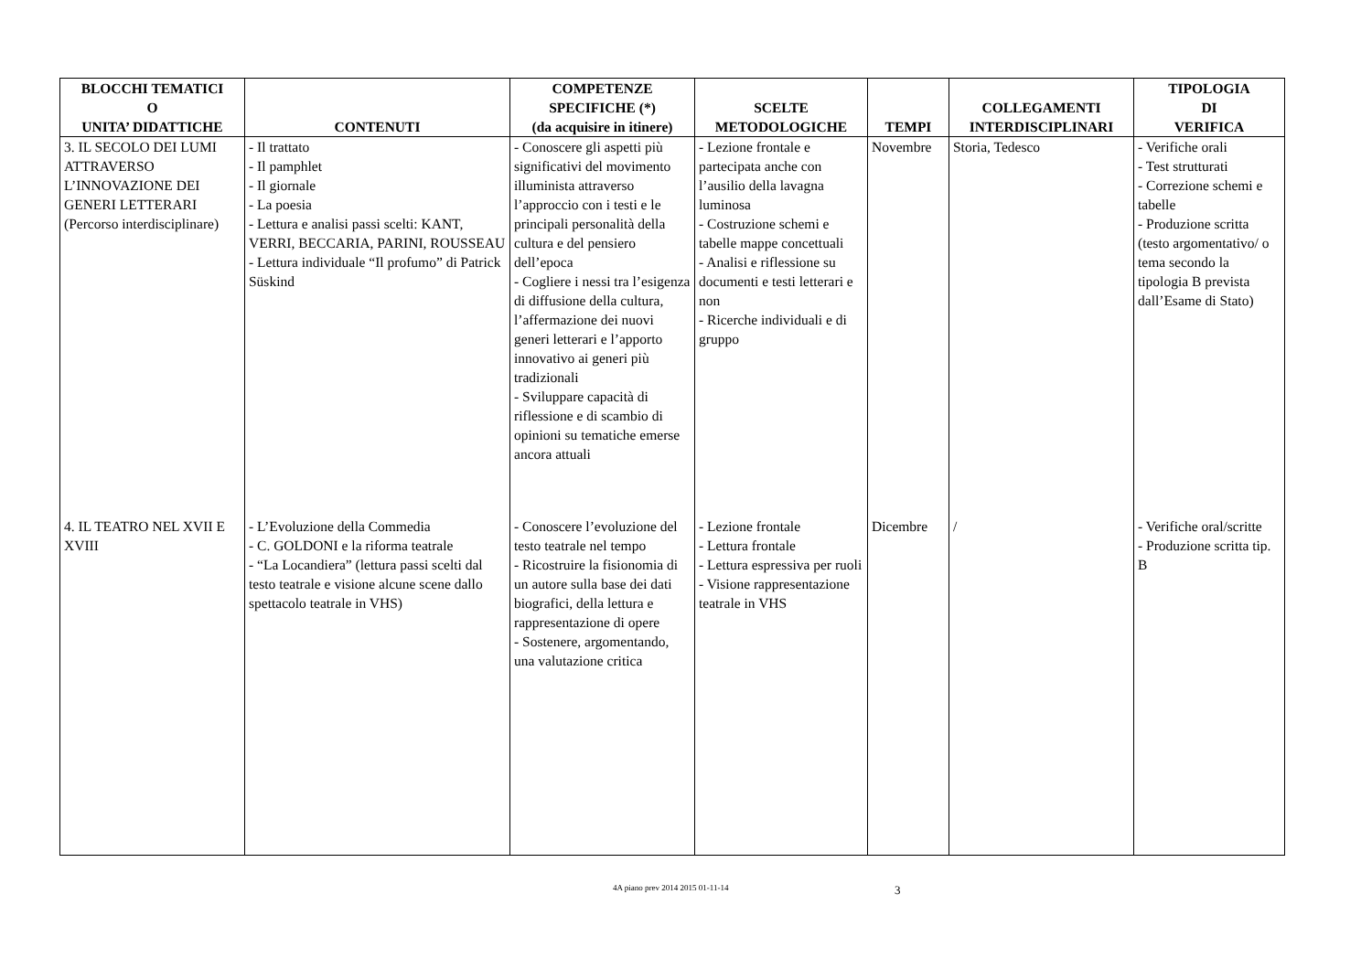| BLOCCHI TEMATICI O UNITA’ DIDATTICHE | CONTENUTI | COMPETENZE SPECIFICHE (*) (da acquisire in itinere) | SCELTE METODOLOGICHE | TEMPI | COLLEGAMENTI INTERDISCIPLINARI | TIPOLOGIA DI VERIFICA |
| --- | --- | --- | --- | --- | --- | --- |
| 3. IL SECOLO DEI LUMI ATTRAVERSO L’INNOVAZIONE DEI GENERI LETTERARI (Percorso interdisciplinare) | - Il trattato - Il pamphlet - Il giornale - La poesia - Lettura e analisi passi scelti: KANT, VERRI, BECCARIA, PARINI, ROUSSEAU - Lettura individuale “Il profumo” di Patrick Süskind | - Conoscere gli aspetti più significativi del movimento illuminista attraverso l’approccio con i testi e le principali personalità della cultura e del pensiero dell’epoca - Cogliere i nessi tra l’esigenza di diffusione della cultura, l’affermazione dei nuovi generi letterari e l’apporto innovativo ai generi più tradizionali - Sviluppare capacità di riflessione e di scambio di opinioni su tematiche emerse ancora attuali | - Lezione frontale e partecipata anche con l’ausilio della lavagna luminosa - Costruzione schemi e tabelle mappe concettuali - Analisi e riflessione su documenti e testi letterari e non - Ricerche individuali e di gruppo | Novembre | Storia, Tedesco | - Verifiche orali - Test strutturati - Correzione schemi e tabelle - Produzione scritta (testo argomentativo/ o tema secondo la tipologia B prevista dall’Esame di Stato) |
| 4. IL TEATRO NEL XVII E XVIII | - L’Evoluzione della Commedia - C. GOLDONI e la riforma teatrale - “La Locandiera” (lettura passi scelti dal testo teatrale e visione alcune scene dallo spettacolo teatrale in VHS) | - Conoscere l’evoluzione del testo teatrale nel tempo - Ricostruire la fisionomia di un autore sulla base dei dati biografici, della lettura e rappresentazione di opere - Sostenere, argomentando, una valutazione critica | - Lezione frontale - Lettura frontale - Lettura espressiva per ruoli - Visione rappresentazione teatrale in VHS | Dicembre | / | - Verifiche oral/scritte - Produzione scritta tip. B |
4A piano prev 2014 2015 01-11-14 3